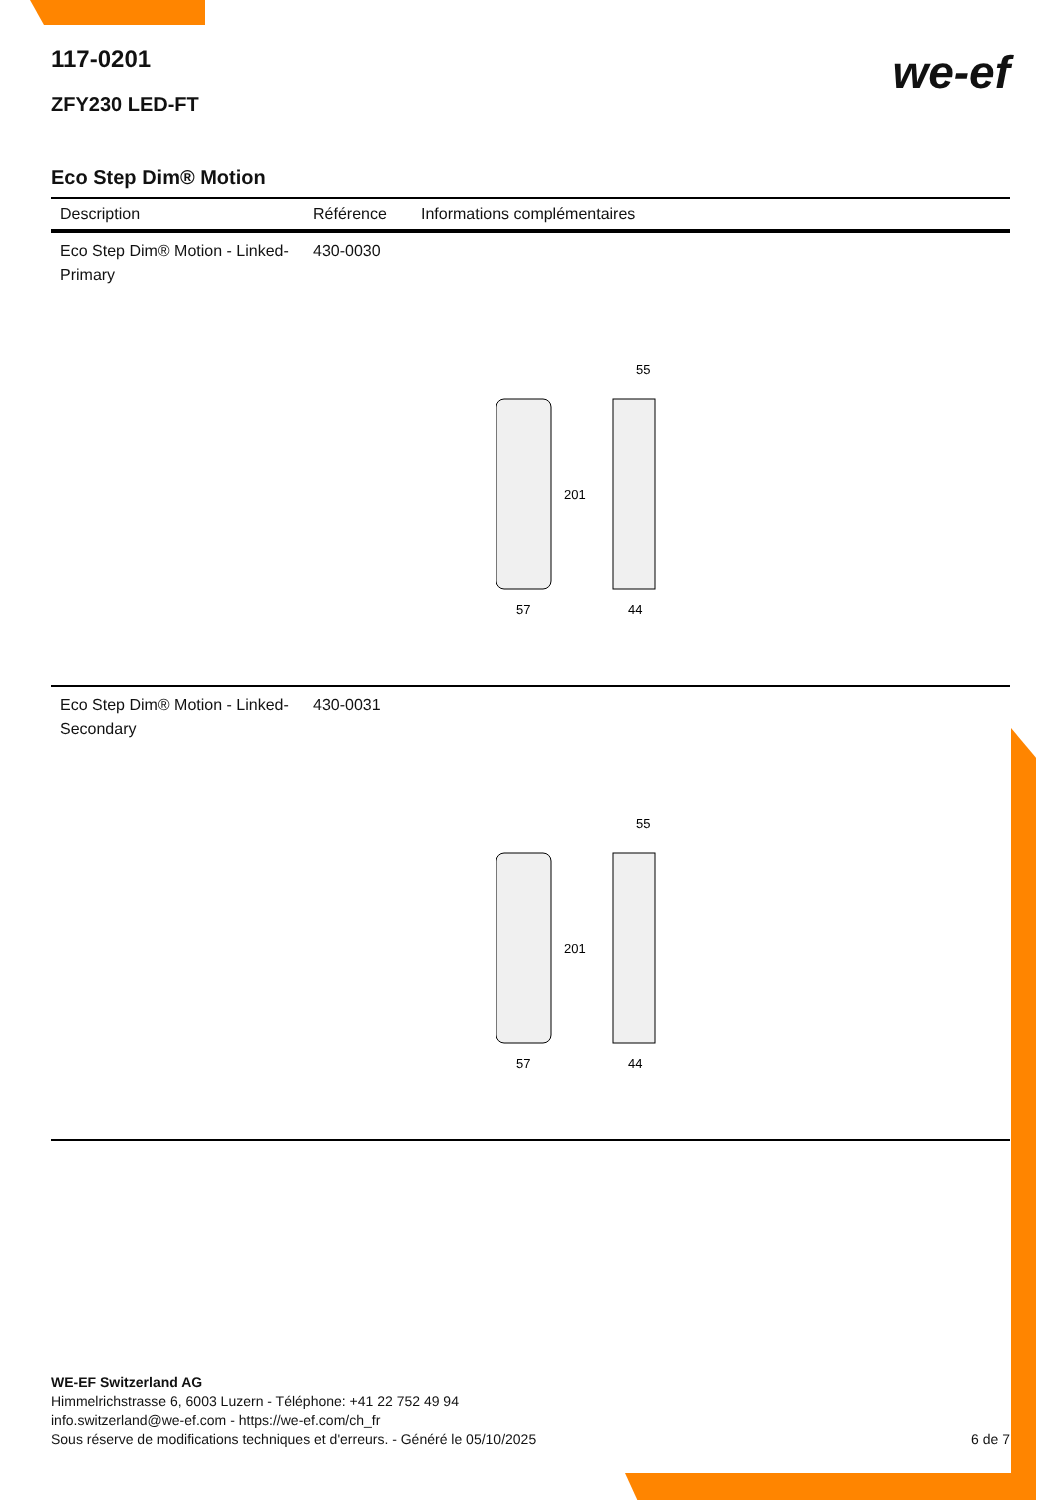we-ef
117-0201
ZFY230 LED-FT
Eco Step Dim® Motion
| Description | Référence | Informations complémentaires |
| --- | --- | --- |
| Eco Step Dim® Motion - Linked-Primary | 430-0030 | |
| 55 201 57 44 | | |
| Eco Step Dim® Motion - Linked-Secondary | 430-0031 | |
| 55 201 57 44 | | |
WE-EF Switzerland AG
Himmelrichstrasse 6, 6003 Luzern - Téléphone: +41 22 752 49 94
info.switzerland@we-ef.com - https://we-ef.com/ch_fr
Sous réserve de modifications techniques et d'erreurs. - Généré le 05/10/2025 6 de 7